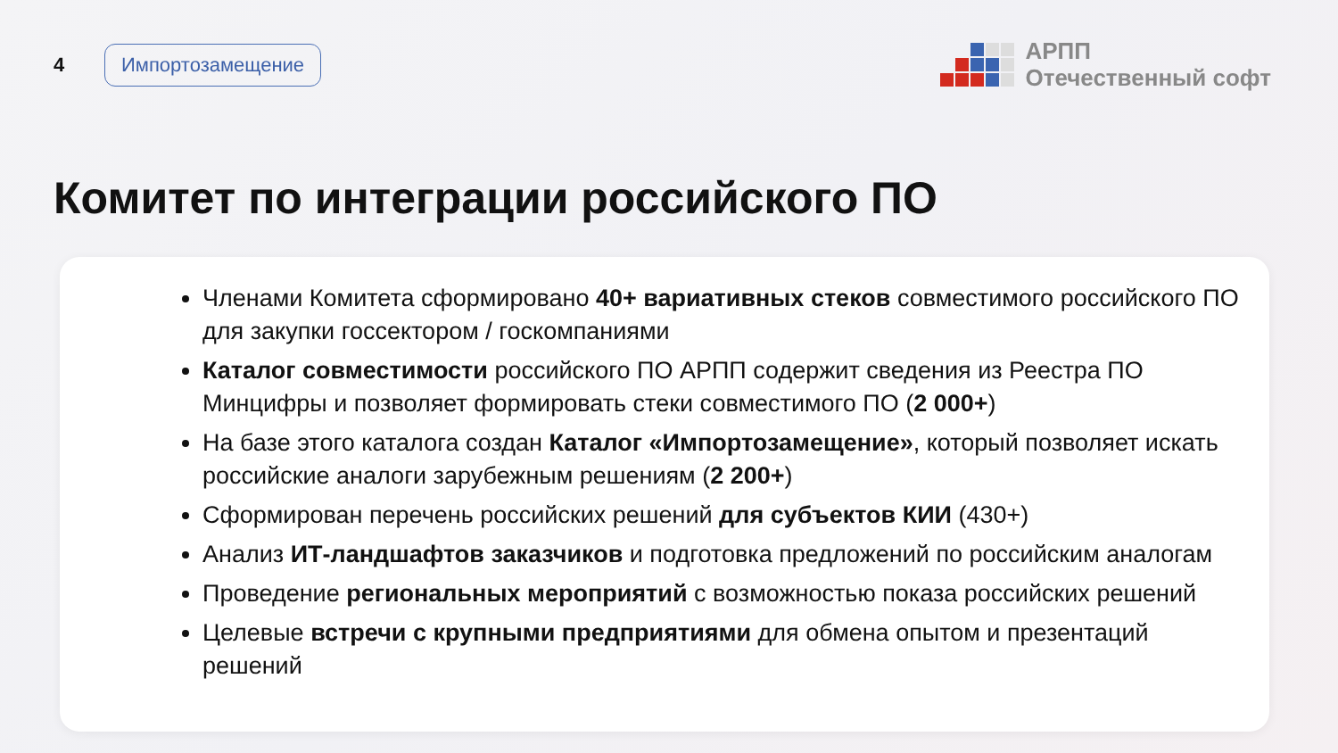4
Импортозамещение
АРПП
Отечественный софт
Комитет по интеграции российского ПО
Членами Комитета сформировано 40+ вариативных стеков совместимого российского ПО для закупки госсектором / госкомпаниями
Каталог совместимости российского ПО АРПП содержит сведения из Реестра ПО Минцифры и позволяет формировать стеки совместимого ПО (2 000+)
На базе этого каталога создан Каталог «Импортозамещение», который позволяет искать российские аналоги зарубежным решениям (2 200+)
Сформирован перечень российских решений для субъектов КИИ (430+)
Анализ ИТ-ландшафтов заказчиков и подготовка предложений по российским аналогам
Проведение региональных мероприятий с возможностью показа российских решений
Целевые встречи с крупными предприятиями для обмена опытом и презентаций решений